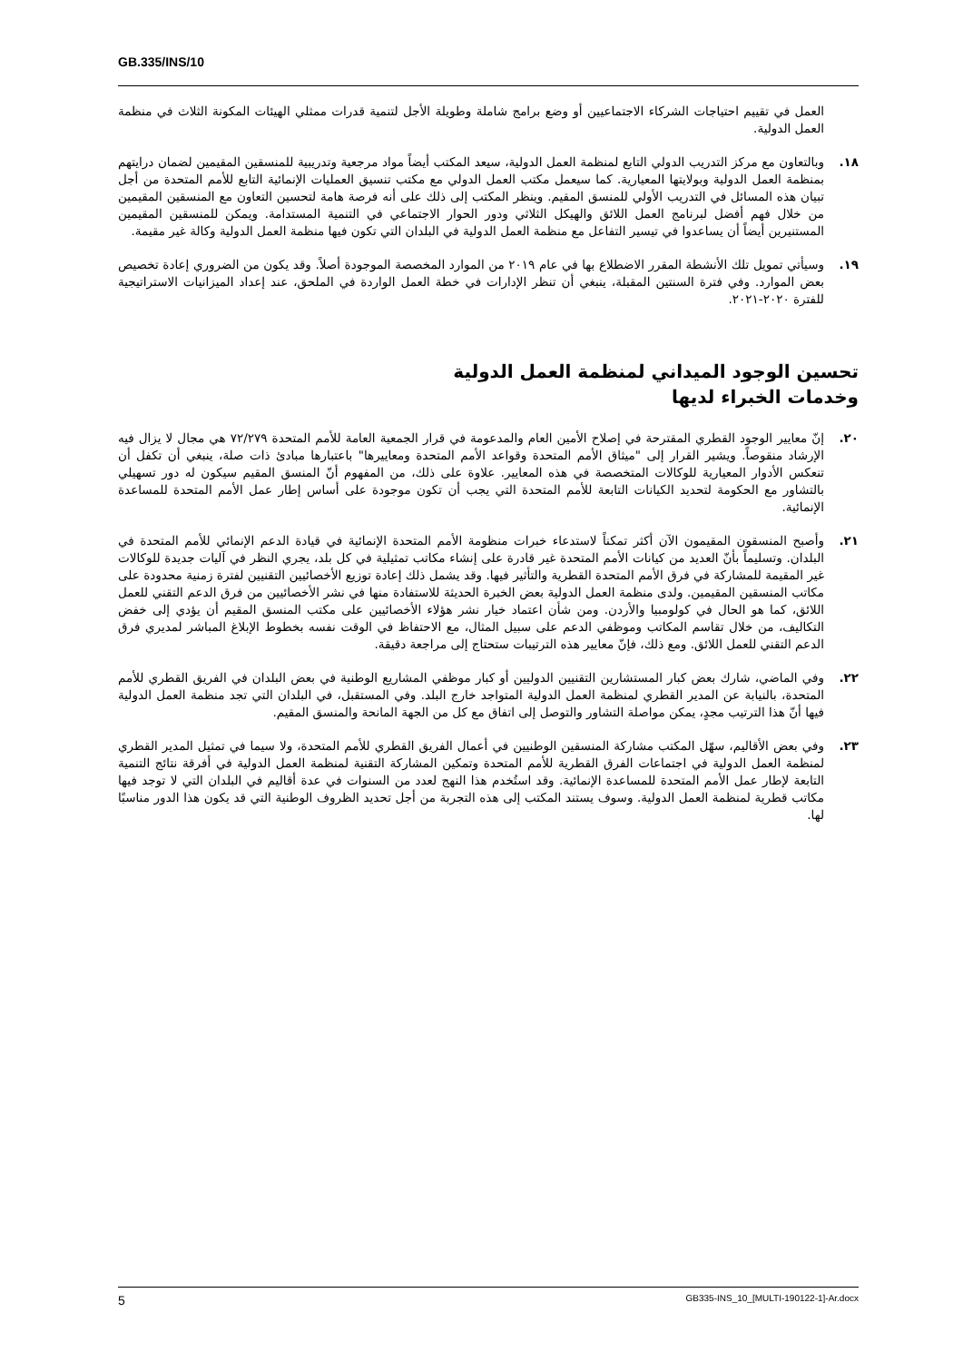GB.335/INS/10
العمل في تقييم احتياجات الشركاء الاجتماعيين أو وضع برامج شاملة وطويلة الأجل لتنمية قدرات ممثلي الهيئات المكونة الثلاث في منظمة العمل الدولية.
١٨. وبالتعاون مع مركز التدريب الدولي التابع لمنظمة العمل الدولية، سيعد المكتب أيضاً مواد مرجعية وتدريبية للمنسقين المقيمين لضمان درايتهم بمنظمة العمل الدولية وبولايتها المعيارية. كما سيعمل مكتب العمل الدولي مع مكتب تنسيق العمليات الإنمائية التابع للأمم المتحدة من أجل تبيان هذه المسائل في التدريب الأولي للمنسق المقيم. وينظر المكتب إلى ذلك على أنه فرصة هامة لتحسين التعاون مع المنسقين المقيمين من خلال فهم أفضل لبرنامج العمل اللائق والهيكل الثلاثي ودور الحوار الاجتماعي في التنمية المستدامة. ويمكن للمنسقين المقيمين المستنيرين أيضاً أن يساعدوا في تيسير التفاعل مع منظمة العمل الدولية في البلدان التي تكون فيها منظمة العمل الدولية وكالة غير مقيمة.
١٩. وسيأتي تمويل تلك الأنشطة المقرر الاضطلاع بها في عام ٢٠١٩ من الموارد المخصصة الموجودة أصلاً. وقد يكون من الضروري إعادة تخصيص بعض الموارد. وفي فترة السنتين المقبلة، ينبغي أن تنظر الإدارات في خطة العمل الواردة في الملحق، عند إعداد الميزانيات الاستراتيجية للفترة ٢٠٢٠-٢٠٢١.
تحسين الوجود الميداني لمنظمة العمل الدولية
وخدمات الخبراء لديها
٢٠. إنّ معايير الوجود القطري المقترحة في إصلاح الأمين العام والمدعومة في قرار الجمعية العامة للأمم المتحدة ٧٢/٢٧٩ هي مجال لا يزال فيه الإرشاد منقوصاً. ويشير القرار إلى "ميثاق الأمم المتحدة وقواعد الأمم المتحدة ومعاييرها" باعتبارها مبادئ ذات صلة، ينبغي أن تكفل أن تنعكس الأدوار المعيارية للوكالات المتخصصة في هذه المعايير. علاوة على ذلك، من المفهوم أنّ المنسق المقيم سيكون له دور تسهيلي بالتشاور مع الحكومة لتحديد الكيانات التابعة للأمم المتحدة التي يجب أن تكون موجودة على أساس إطار عمل الأمم المتحدة للمساعدة الإنمائية.
٢١. وأصبح المنسقون المقيمون الآن أكثر تمكناً لاستدعاء خبرات منظومة الأمم المتحدة الإنمائية في قيادة الدعم الإنمائي للأمم المتحدة في البلدان. وتسليماً بأنّ العديد من كيانات الأمم المتحدة غير قادرة على إنشاء مكاتب تمثيلية في كل بلد، يجري النظر في آليات جديدة للوكالات غير المقيمة للمشاركة في فرق الأمم المتحدة القطرية والتأثير فيها. وقد يشمل ذلك إعادة توزيع الأخصائيين التقنيين لفترة زمنية محدودة على مكاتب المنسقين المقيمين. ولدى منظمة العمل الدولية بعض الخبرة الحديثة للاستفادة منها في نشر الأخصائيين من فرق الدعم التقني للعمل اللائق، كما هو الحال في كولومبيا والأردن. ومن شأن اعتماد خيار نشر هؤلاء الأخصائيين على مكتب المنسق المقيم أن يؤدي إلى خفض التكاليف، من خلال تقاسم المكاتب وموظفي الدعم على سبيل المثال، مع الاحتفاظ في الوقت نفسه بخطوط الإبلاغ المباشر لمديري فرق الدعم التقني للعمل اللائق. ومع ذلك، فإنّ معايير هذه الترتيبات ستحتاج إلى مراجعة دقيقة.
٢٢. وفي الماضي، شارك بعض كبار المستشارين التقنيين الدوليين أو كبار موظفي المشاريع الوطنية في بعض البلدان في الفريق القطري للأمم المتحدة، بالنيابة عن المدير القطري لمنظمة العمل الدولية المتواجد خارج البلد. وفي المستقبل، في البلدان التي تجد منظمة العمل الدولية فيها أنّ هذا الترتيب مجدٍ، يمكن مواصلة التشاور والتوصل إلى اتفاق مع كل من الجهة المانحة والمنسق المقيم.
٢٣. وفي بعض الأقاليم، سهّل المكتب مشاركة المنسقين الوطنيين في أعمال الفريق القطري للأمم المتحدة، ولا سيما في تمثيل المدير القطري لمنظمة العمل الدولية في اجتماعات الفرق القطرية للأمم المتحدة وتمكين المشاركة التقنية لمنظمة العمل الدولية في أفرقة نتائج التنمية التابعة لإطار عمل الأمم المتحدة للمساعدة الإنمائية. وقد استُخدم هذا النهج لعدد من السنوات في عدة أقاليم في البلدان التي لا توجد فيها مكاتب قطرية لمنظمة العمل الدولية. وسوف يستند المكتب إلى هذه التجربة من أجل تحديد الظروف الوطنية التي قد يكون هذا الدور مناسبًا لها.
5 GB335-INS_10_[MULTI-190122-1]-Ar.docx